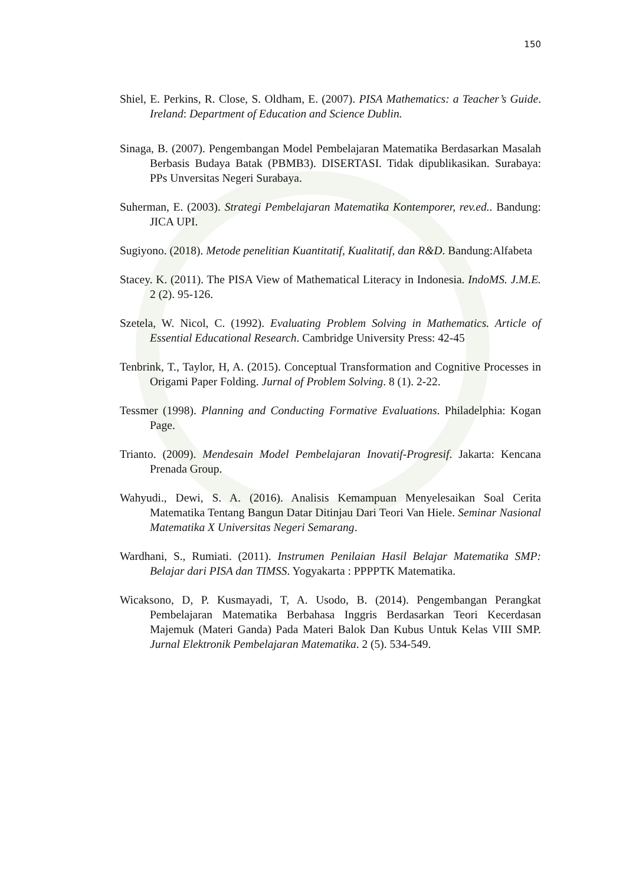150
Shiel, E. Perkins, R. Close, S. Oldham, E. (2007). PISA Mathematics: a Teacher’s Guide. Ireland: Department of Education and Science Dublin.
Sinaga, B. (2007). Pengembangan Model Pembelajaran Matematika Berdasarkan Masalah Berbasis Budaya Batak (PBMB3). DISERTASI. Tidak dipublikasikan. Surabaya: PPs Unversitas Negeri Surabaya.
Suherman, E. (2003). Strategi Pembelajaran Matematika Kontemporer, rev.ed.. Bandung: JICA UPI.
Sugiyono. (2018). Metode penelitian Kuantitatif, Kualitatif, dan R&D. Bandung:Alfabeta
Stacey. K. (2011). The PISA View of Mathematical Literacy in Indonesia. IndoMS. J.M.E. 2 (2). 95-126.
Szetela, W. Nicol, C. (1992). Evaluating Problem Solving in Mathematics. Article of Essential Educational Research. Cambridge University Press: 42-45
Tenbrink, T., Taylor, H, A. (2015). Conceptual Transformation and Cognitive Processes in Origami Paper Folding. Jurnal of Problem Solving. 8 (1). 2-22.
Tessmer (1998). Planning and Conducting Formative Evaluations. Philadelphia: Kogan Page.
Trianto. (2009). Mendesain Model Pembelajaran Inovatif-Progresif. Jakarta: Kencana Prenada Group.
Wahyudi., Dewi, S. A. (2016). Analisis Kemampuan Menyelesaikan Soal Cerita Matematika Tentang Bangun Datar Ditinjau Dari Teori Van Hiele. Seminar Nasional Matematika X Universitas Negeri Semarang.
Wardhani, S., Rumiati. (2011). Instrumen Penilaian Hasil Belajar Matematika SMP: Belajar dari PISA dan TIMSS. Yogyakarta : PPPPTK Matematika.
Wicaksono, D, P. Kusmayadi, T, A. Usodo, B. (2014). Pengembangan Perangkat Pembelajaran Matematika Berbahasa Inggris Berdasarkan Teori Kecerdasan Majemuk (Materi Ganda) Pada Materi Balok Dan Kubus Untuk Kelas VIII SMP. Jurnal Elektronik Pembelajaran Matematika. 2 (5). 534-549.